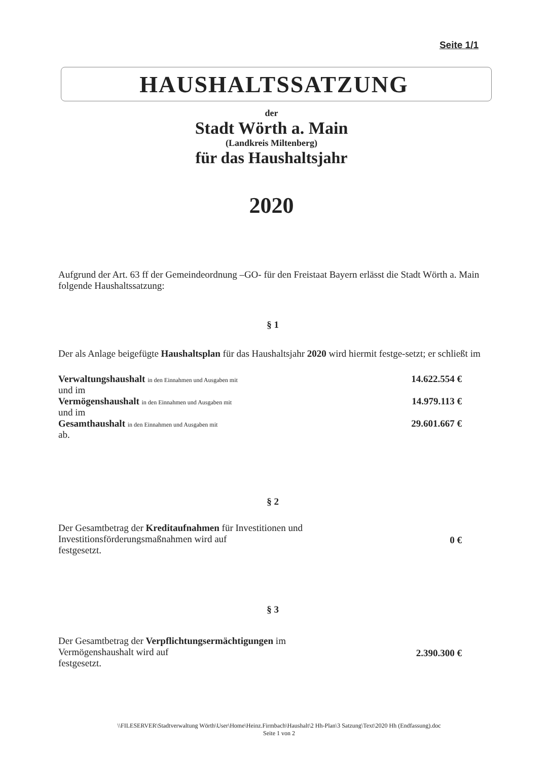Seite 1/1
HAUSHALTSSATZUNG
der
Stadt Wörth a. Main
(Landkreis Miltenberg)
für das Haushaltsjahr
2020
Aufgrund der Art. 63 ff der Gemeindeordnung –GO- für den Freistaat Bayern erlässt die Stadt Wörth a. Main folgende Haushaltssatzung:
§ 1
Der als Anlage beigefügte Haushaltsplan für das Haushaltsjahr 2020 wird hiermit festge-setzt; er schließt im
Verwaltungshaushalt in den Einnahmen und Ausgaben mit
und im
14.622.554 €
Vermögenshaushalt in den Einnahmen und Ausgaben mit
und im
14.979.113 €
Gesamthaushalt in den Einnahmen und Ausgaben mit
ab.
29.601.667 €
§ 2
Der Gesamtbetrag der Kreditaufnahmen für Investitionen und
Investitionsförderungsmaßnahmen wird auf
festgesetzt.
0 €
§ 3
Der Gesamtbetrag der Verpflichtungsermächtigungen im
Vermögenshaushalt wird auf
festgesetzt.
2.390.300 €
\\FILESERVER\Stadtverwaltung Wörth\User\Home\Heinz.Firmbach\Haushalt\2 Hh-Plan\3 Satzung\Text\2020 Hh (Endfassung).doc
Seite 1 von 2